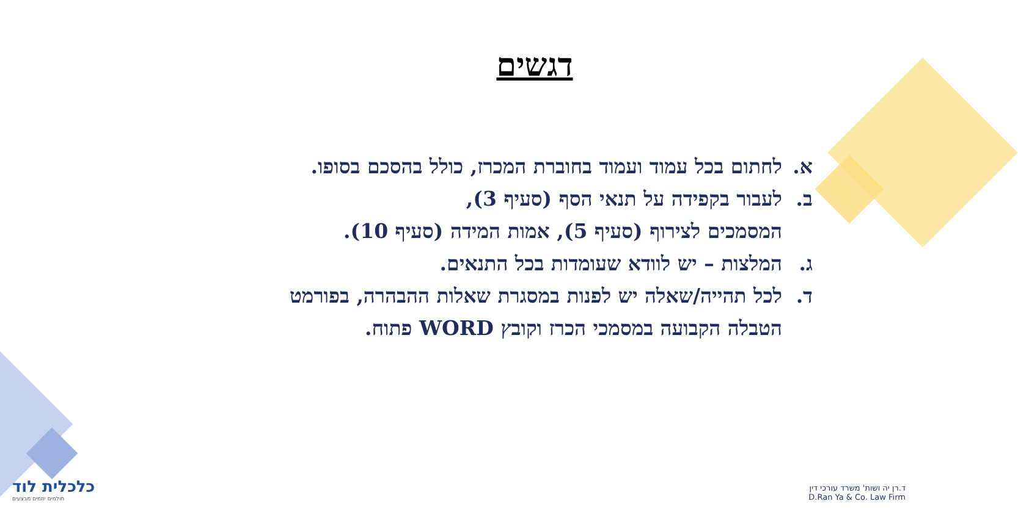דגשים
א. לחתום בכל עמוד ועמוד בחוברת המכרז, כולל בהסכם בסופו.
ב. לעבור בקפידה על תנאי הסף (סעיף 3),
המסמכים לצירוף (סעיף 5), אמות המידה (סעיף 10).
ג. המלצות – יש לוודא שעומדות בכל התנאים.
ד. לכל תהייה/שאלה יש לפנות במסגרת שאלות ההבהרה, בפורמט הטבלה הקבועה במסמכי הכרז וקובץ WORD פתוח.
כלכלית לוד
חולמים יוזמים מבצעים
ד.רן יה ושות' משרד עורכי דין
D.Ran Ya & Co. Law Firm